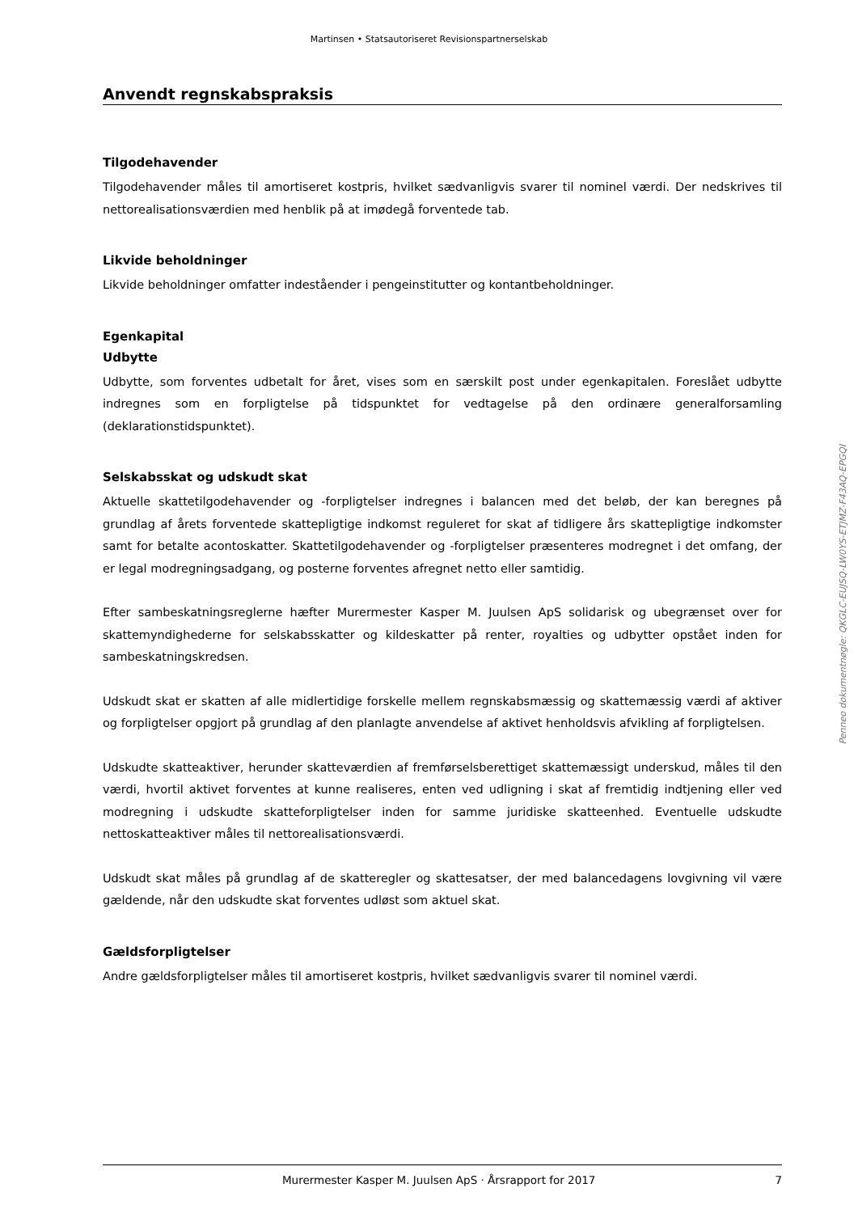Martinsen • Statsautoriseret Revisionspartnerselskab
Anvendt regnskabspraksis
Tilgodehavender
Tilgodehavender måles til amortiseret kostpris, hvilket sædvanligvis svarer til nominel værdi. Der nedskrives til nettorealisationsværdien med henblik på at imødegå forventede tab.
Likvide beholdninger
Likvide beholdninger omfatter indeståender i pengeinstitutter og kontantbeholdninger.
Egenkapital
Udbytte
Udbytte, som forventes udbetalt for året, vises som en særskilt post under egenkapitalen. Foreslået udbytte indregnes som en forpligtelse på tidspunktet for vedtagelse på den ordinære generalforsamling (deklarationstidspunktet).
Selskabsskat og udskudt skat
Aktuelle skattetilgodehavender og -forpligtelser indregnes i balancen med det beløb, der kan beregnes på grundlag af årets forventede skattepligtige indkomst reguleret for skat af tidligere års skattepligtige indkomster samt for betalte acontoskatter. Skattetilgodehavender og -forpligtelser præsenteres modregnet i det omfang, der er legal modregningsadgang, og posterne forventes afregnet netto eller samtidig.
Efter sambeskatningsreglerne hæfter Murermester Kasper M. Juulsen ApS solidarisk og ubegrænset over for skattemyndighederne for selskabsskatter og kildeskatter på renter, royalties og udbytter opstået inden for sambeskatningskredsen.
Udskudt skat er skatten af alle midlertidige forskelle mellem regnskabsmæssig og skattemæssig værdi af aktiver og forpligtelser opgjort på grundlag af den planlagte anvendelse af aktivet henholdsvis afvikling af forpligtelsen.
Udskudte skatteaktiver, herunder skatteværdien af fremførselsberettiget skattemæssigt underskud, måles til den værdi, hvortil aktivet forventes at kunne realiseres, enten ved udligning i skat af fremtidig indtjening eller ved modregning i udskudte skatteforpligtelser inden for samme juridiske skatteenhed. Eventuelle udskudte nettoskatteaktiver måles til nettorealisationsværdi.
Udskudt skat måles på grundlag af de skatteregler og skattesatser, der med balancedagens lovgivning vil være gældende, når den udskudte skat forventes udløst som aktuel skat.
Gældsforpligtelser
Andre gældsforpligtelser måles til amortiseret kostpris, hvilket sædvanligvis svarer til nominel værdi.
Penneo dokumentnøgle: QKGLC-EUJSQ-LW0YS-ETJMZ-F43AQ-EPGQI
Murermester Kasper M. Juulsen ApS · Årsrapport for 2017 7